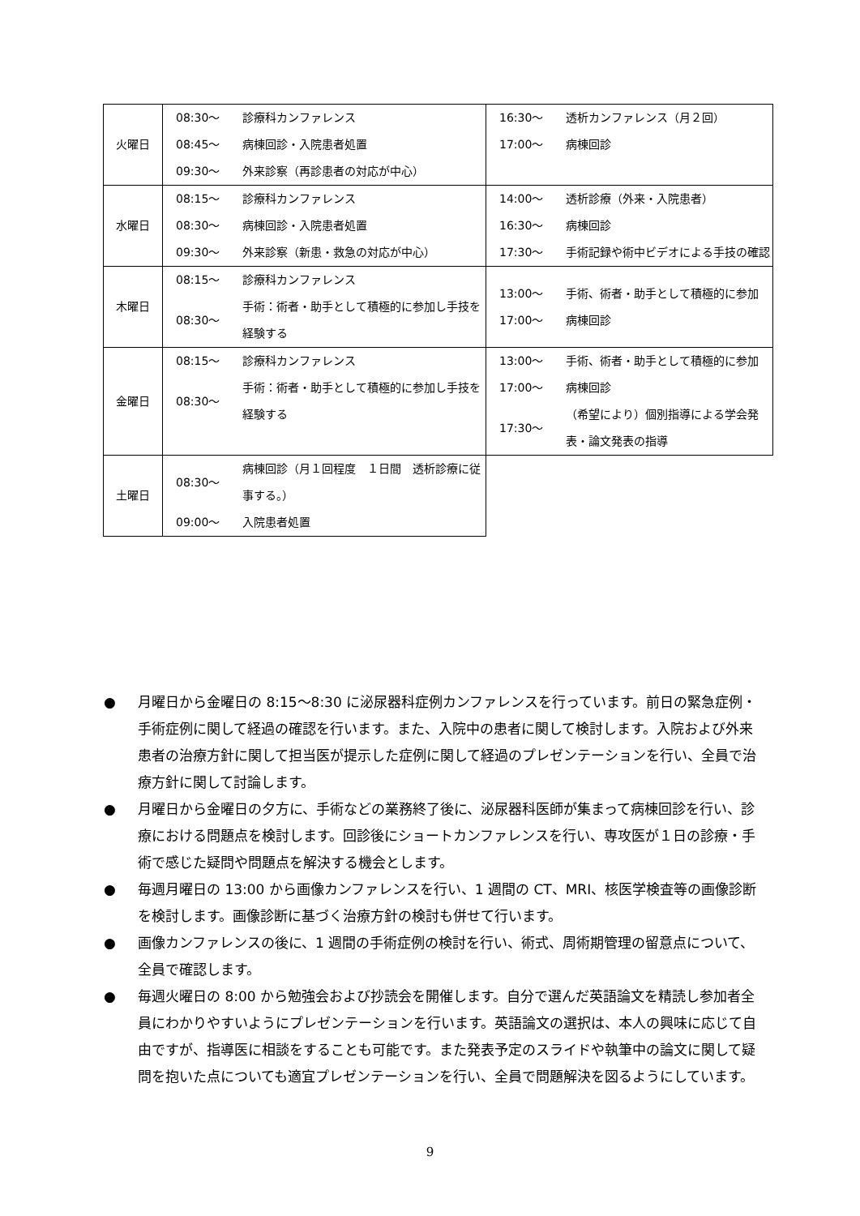| 火曜日 | / 08:30～ / 診療科カンファレンス / / 08:45～ / 病棟回診・入院患者処置 / / 09:30～ / 外来診察（再診患者の対応が中心） / | / 16:30～ / 透析カンファレンス（月２回） / / 17:00～ / 病棟回診 / |
| 水曜日 | / 08:15～ / 診療科カンファレンス / / 08:30～ / 病棟回診・入院患者処置 / / 09:30～ / 外来診察（新患・救急の対応が中心） / | / 14:00～ / 透析診療（外来・入院患者） / / 16:30～ / 病棟回診 / / 17:30～ / 手術記録や術中ビデオによる手技の確認 / |
| 木曜日 | / 08:15～ / 診療科カンファレンス / / 08:30～ / 手術：術者・助手として積極的に参加し手技を経験する / | / 13:00～ / 手術、術者・助手として積極的に参加 / / 17:00～ / 病棟回診 / |
| 金曜日 | / 08:15～ / 診療科カンファレンス / / 08:30～ / 手術：術者・助手として積極的に参加し手技を経験する / | / 13:00～ / 手術、術者・助手として積極的に参加 / / 17:00～ / 病棟回診 / / 17:30～ / （希望により）個別指導による学会発表・論文発表の指導 / |
| 土曜日 | / 08:30～ / 病棟回診（月１回程度 １日間 透析診療に従事する。） / / 09:00～ / 入院患者処置 / | |
● 月曜日から金曜日の 8:15～8:30 に泌尿器科症例カンファレンスを行っています。前日の緊急症例・手術症例に関して経過の確認を行います。また、入院中の患者に関して検討します。入院および外来患者の治療方針に関して担当医が提示した症例に関して経過のプレゼンテーションを行い、全員で治療方針に関して討論します。
● 月曜日から金曜日の夕方に、手術などの業務終了後に、泌尿器科医師が集まって病棟回診を行い、診療における問題点を検討します。回診後にショートカンファレンスを行い、専攻医が１日の診療・手術で感じた疑問や問題点を解決する機会とします。
● 毎週月曜日の 13:00 から画像カンファレンスを行い、1 週間の CT、MRI、核医学検査等の画像診断を検討します。画像診断に基づく治療方針の検討も併せて行います。
● 画像カンファレンスの後に、1 週間の手術症例の検討を行い、術式、周術期管理の留意点について、全員で確認します。
● 毎週火曜日の 8:00 から勉強会および抄読会を開催します。自分で選んだ英語論文を精読し参加者全員にわかりやすいようにプレゼンテーションを行います。英語論文の選択は、本人の興味に応じて自由ですが、指導医に相談をすることも可能です。また発表予定のスライドや執筆中の論文に関して疑問を抱いた点についても適宜プレゼンテーションを行い、全員で問題解決を図るようにしています。
9